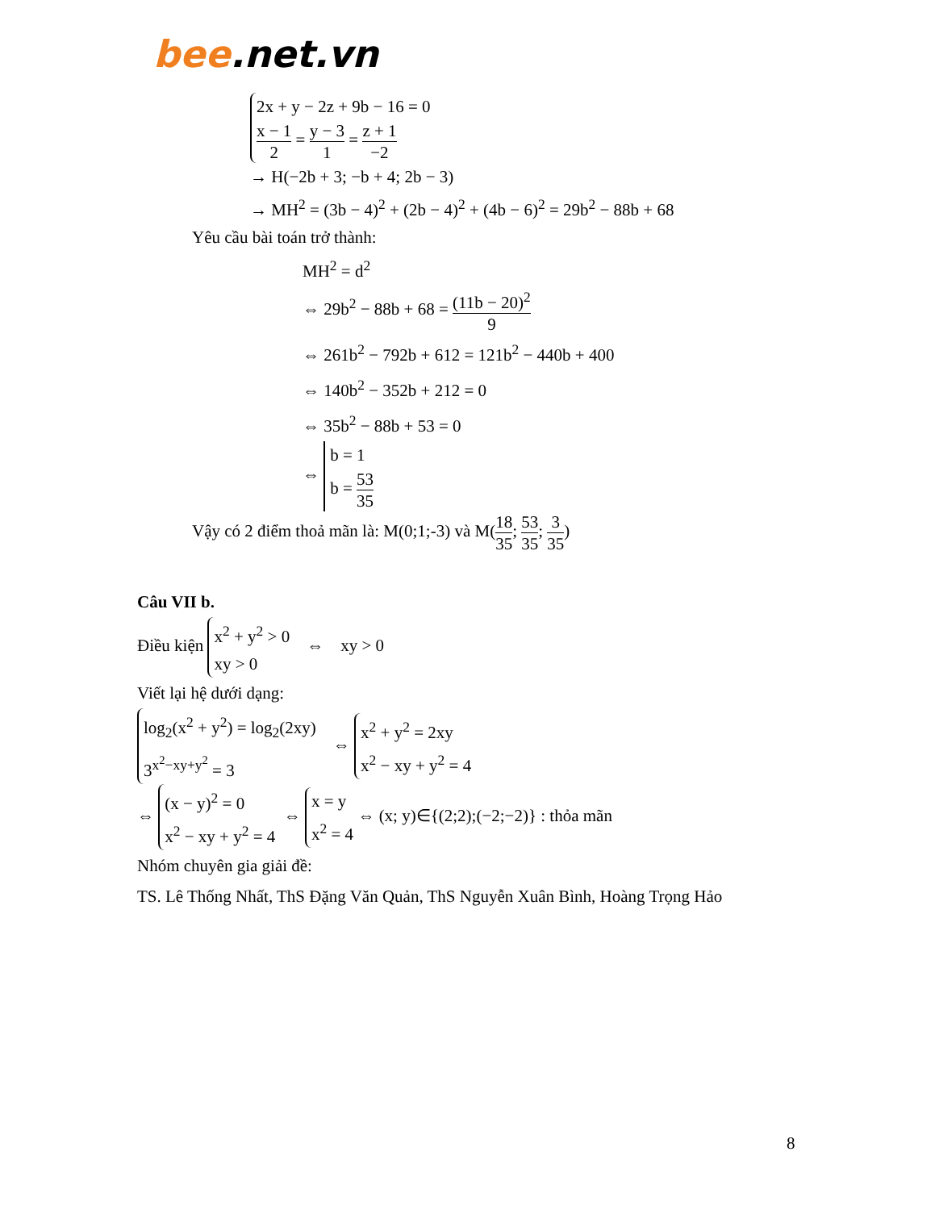bee.net.vn
2x + y − 2z + 9b − 16 = 0
x − 1 2 = y − 3 1 = z + 1 −2
→ H(−2b + 3; −b + 4; 2b − 3)
→ MH<sup>2</sup> = (3b − 4)<sup>2</sup> + (2b − 4)<sup>2</sup> + (4b − 6)<sup>2</sup> = 29b<sup>2</sup> − 88b + 68
Yêu cầu bài toán trở thành:
MH<sup>2</sup> = d<sup>2</sup>
⇔ 29b<sup>2</sup> − 88b + 68 = (11b − 20)<sup>2</sup> 9
⇔ 261b<sup>2</sup> − 792b + 612 = 121b<sup>2</sup> − 440b + 400
⇔ 140b<sup>2</sup> − 352b + 212 = 0
⇔ 35b<sup>2</sup> − 88b + 53 = 0
⇔ b = 1
b = 53 35
Vậy có 2 điểm thoả mãn là: M(0;1;-3) và M(18 35; 53 35; 3 35)
Câu VII b.
Điều kiện x<sup>2</sup> + y<sup>2</sup> > 0
xy > 0 ⇔ xy > 0
Viết lại hệ dưới dạng:
log<sub>2</sub>(x<sup>2</sup> + y<sup>2</sup>) = log<sub>2</sub>(2xy)
3<sup>x<sup>2</sup>−xy+y<sup>2</sup></sup> = 3 ⇔ x<sup>2</sup> + y<sup>2</sup> = 2xy
x<sup>2</sup> − xy + y<sup>2</sup> = 4
⇔ (x − y)<sup>2</sup> = 0
x<sup>2</sup> − xy + y<sup>2</sup> = 4 ⇔ x = y
x<sup>2</sup> = 4 ⇔ (x; y)∈{(2;2);(−2;−2)} : thỏa mãn
Nhóm chuyên gia giải đề:
TS. Lê Thống Nhất, ThS Đặng Văn Quản, ThS Nguyễn Xuân Bình, Hoàng Trọng Hảo
8